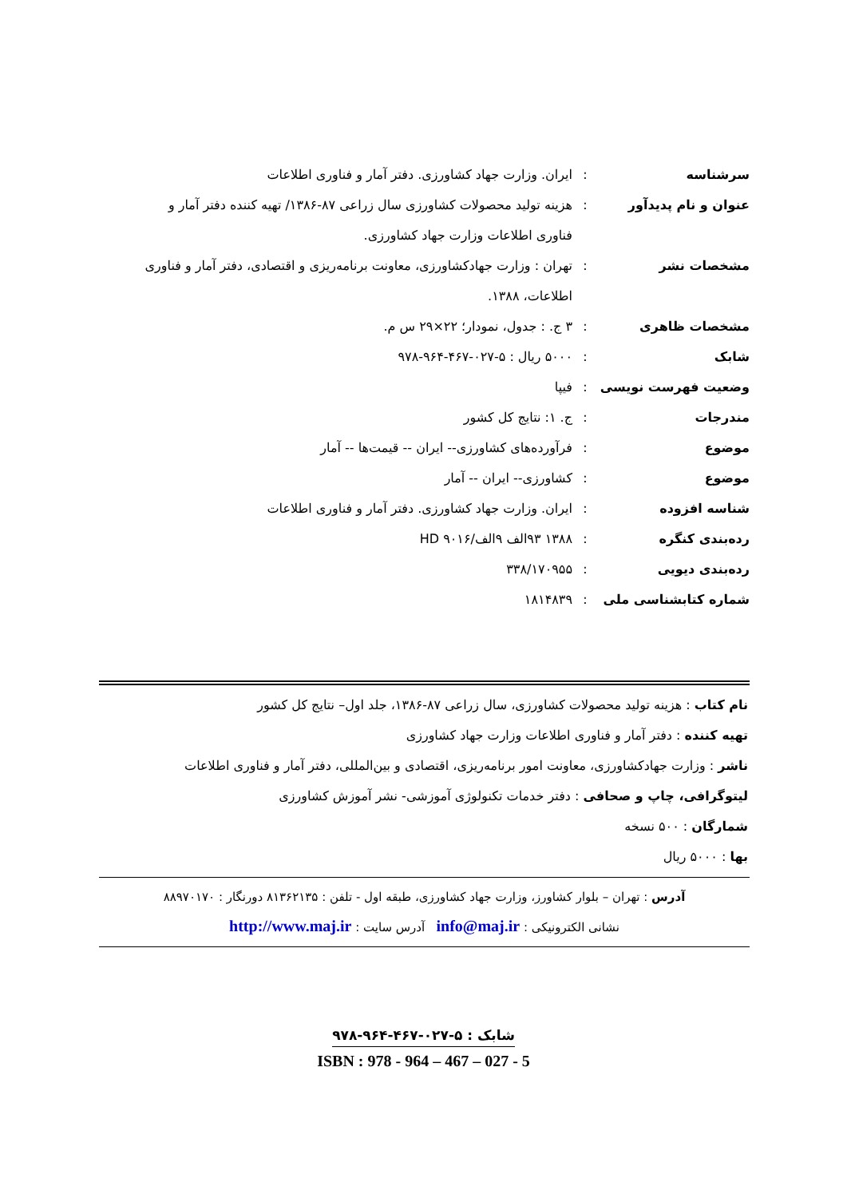| سرشناسه | : | ایران. وزارت جهاد کشاورزی. دفتر آمار و فناوری اطلاعات |
| عنوان و نام پدیدآور | : | هزینه تولید محصولات کشاورزی سال زراعی ۸۷-۱۳۸۶/ تهیه کننده دفتر آمار و فناوری اطلاعات وزارت جهاد کشاورزی. |
| مشخصات نشر | : | تهران : وزارت جهادکشاورزی، معاونت برنامه‌ریزی و اقتصادی، دفتر آمار و فناوری اطلاعات، ۱۳۸۸. |
| مشخصات ظاهری | : | ۳ ج. : جدول، نمودار؛ ۲۲×۲۹ س م. |
| شابک | : | ۵۰۰۰ ریال : ۵-۰۲۷-۴۶۷-۹۶۴-۹۷۸ |
| وضعیت فهرست نویسی | : | فیپا |
| مندرجات | : | ج. ۱: نتایج کل کشور |
| موضوع | : | فرآورده‌های کشاورزی-- ایران -- قیمت‌ها -- آمار |
| موضوع | : | کشاورزی-- ایران -- آمار |
| شناسه افزوده | : | ایران. وزارت جهاد کشاورزی. دفتر آمار و فناوری اطلاعات |
| رده‌بندی کنگره | : | ۱۳۸۸ ۹۳الف ۹الف/۹۰۱۶ HD |
| رده‌بندی دیویی | : | ۳۳۸/۱۷۰۹۵۵ |
| شماره کتابشناسی ملی | : | ۱۸۱۴۸۳۹ |
نام کتاب : هزینه تولید محصولات کشاورزی، سال زراعی ۸۷-۱۳۸۶، جلد اول– نتایج کل کشور
تهیه کننده : دفتر آمار و فناوری اطلاعات وزارت جهاد کشاورزی
ناشر : وزارت جهادکشاورزی، معاونت امور برنامه‌ریزی، اقتصادی و بین‌المللی، دفتر آمار و فناوری اطلاعات
لیتوگرافی، چاپ و صحافی : دفتر خدمات تکنولوژی آموزشی- نشر آموزش کشاورزی
شمارگان : ۵۰۰ نسخه
بها : ۵۰۰۰ ریال
آدرس : تهران – بلوار کشاورز، وزارت جهاد کشاورزی، طبقه اول - تلفن : ۸۱۳۶۲۱۳۵ دورنگار : ۸۸۹۷۰۱۷۰
نشانی الکترونیکی : info@maj.ir آدرس سایت : http://www.maj.ir
شابک : ۵-۰۲۷-۴۶۷-۹۶۴-۹۷۸
ISBN : 978 - 964 – 467 – 027 - 5